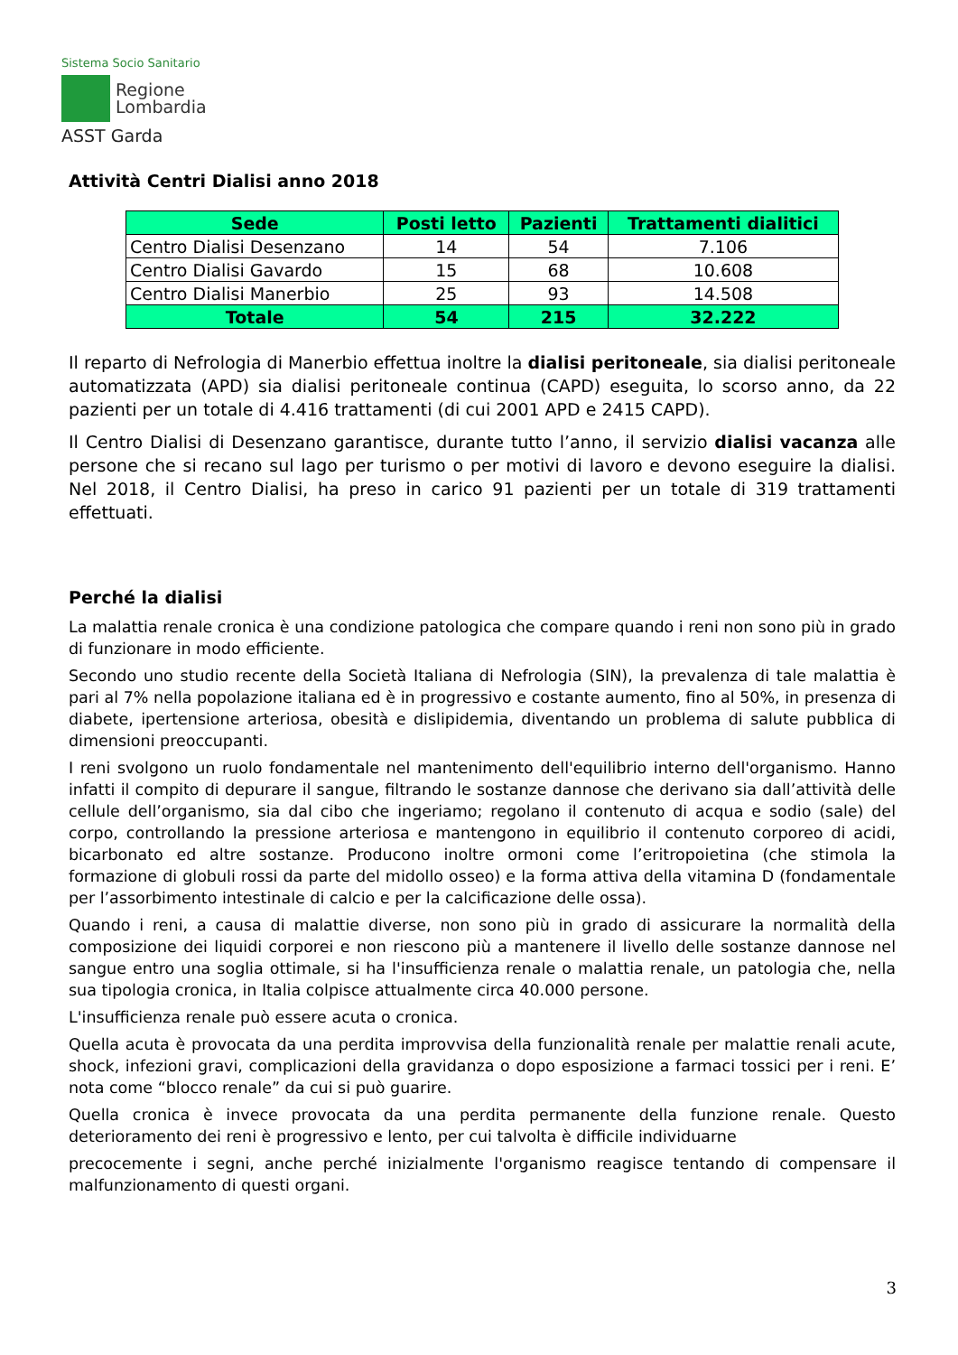Sistema Socio Sanitario
Regione
Lombardia
ASST Garda
Attività Centri Dialisi anno 2018
| Sede | Posti letto | Pazienti | Trattamenti dialitici |
| --- | --- | --- | --- |
| Centro Dialisi Desenzano | 14 | 54 | 7.106 |
| Centro Dialisi Gavardo | 15 | 68 | 10.608 |
| Centro Dialisi Manerbio | 25 | 93 | 14.508 |
| Totale | 54 | 215 | 32.222 |
Il reparto di Nefrologia di Manerbio effettua inoltre la dialisi peritoneale, sia dialisi peritoneale automatizzata (APD) sia dialisi peritoneale continua (CAPD) eseguita, lo scorso anno, da 22 pazienti per un totale di 4.416 trattamenti (di cui 2001 APD e 2415 CAPD).
Il Centro Dialisi di Desenzano garantisce, durante tutto l’anno, il servizio dialisi vacanza alle persone che si recano sul lago per turismo o per motivi di lavoro e devono eseguire la dialisi. Nel 2018, il Centro Dialisi, ha preso in carico 91 pazienti per un totale di 319 trattamenti effettuati.
Perché la dialisi
La malattia renale cronica è una condizione patologica che compare quando i reni non sono più in grado di funzionare in modo efficiente.
Secondo uno studio recente della Società Italiana di Nefrologia (SIN), la prevalenza di tale malattia è pari al 7% nella popolazione italiana ed è in progressivo e costante aumento, fino al 50%, in presenza di diabete, ipertensione arteriosa, obesità e dislipidemia, diventando un problema di salute pubblica di dimensioni preoccupanti.
I reni svolgono un ruolo fondamentale nel mantenimento dell'equilibrio interno dell'organismo. Hanno infatti il compito di depurare il sangue, filtrando le sostanze dannose che derivano sia dall’attività delle cellule dell’organismo, sia dal cibo che ingeriamo; regolano il contenuto di acqua e sodio (sale) del corpo, controllando la pressione arteriosa e mantengono in equilibrio il contenuto corporeo di acidi, bicarbonato ed altre sostanze. Producono inoltre ormoni come l’eritropoietina (che stimola la formazione di globuli rossi da parte del midollo osseo) e la forma attiva della vitamina D (fondamentale per l’assorbimento intestinale di calcio e per la calcificazione delle ossa).
Quando i reni, a causa di malattie diverse, non sono più in grado di assicurare la normalità della composizione dei liquidi corporei e non riescono più a mantenere il livello delle sostanze dannose nel sangue entro una soglia ottimale, si ha l'insufficienza renale o malattia renale, un patologia che, nella sua tipologia cronica, in Italia colpisce attualmente circa 40.000 persone.
L'insufficienza renale può essere acuta o cronica.
Quella acuta è provocata da una perdita improvvisa della funzionalità renale per malattie renali acute, shock, infezioni gravi, complicazioni della gravidanza o dopo esposizione a farmaci tossici per i reni. E’ nota come “blocco renale” da cui si può guarire.
Quella cronica è invece provocata da una perdita permanente della funzione renale. Questo deterioramento dei reni è progressivo e lento, per cui talvolta è difficile individuarne
precocemente i segni, anche perché inizialmente l'organismo reagisce tentando di compensare il malfunzionamento di questi organi.
3